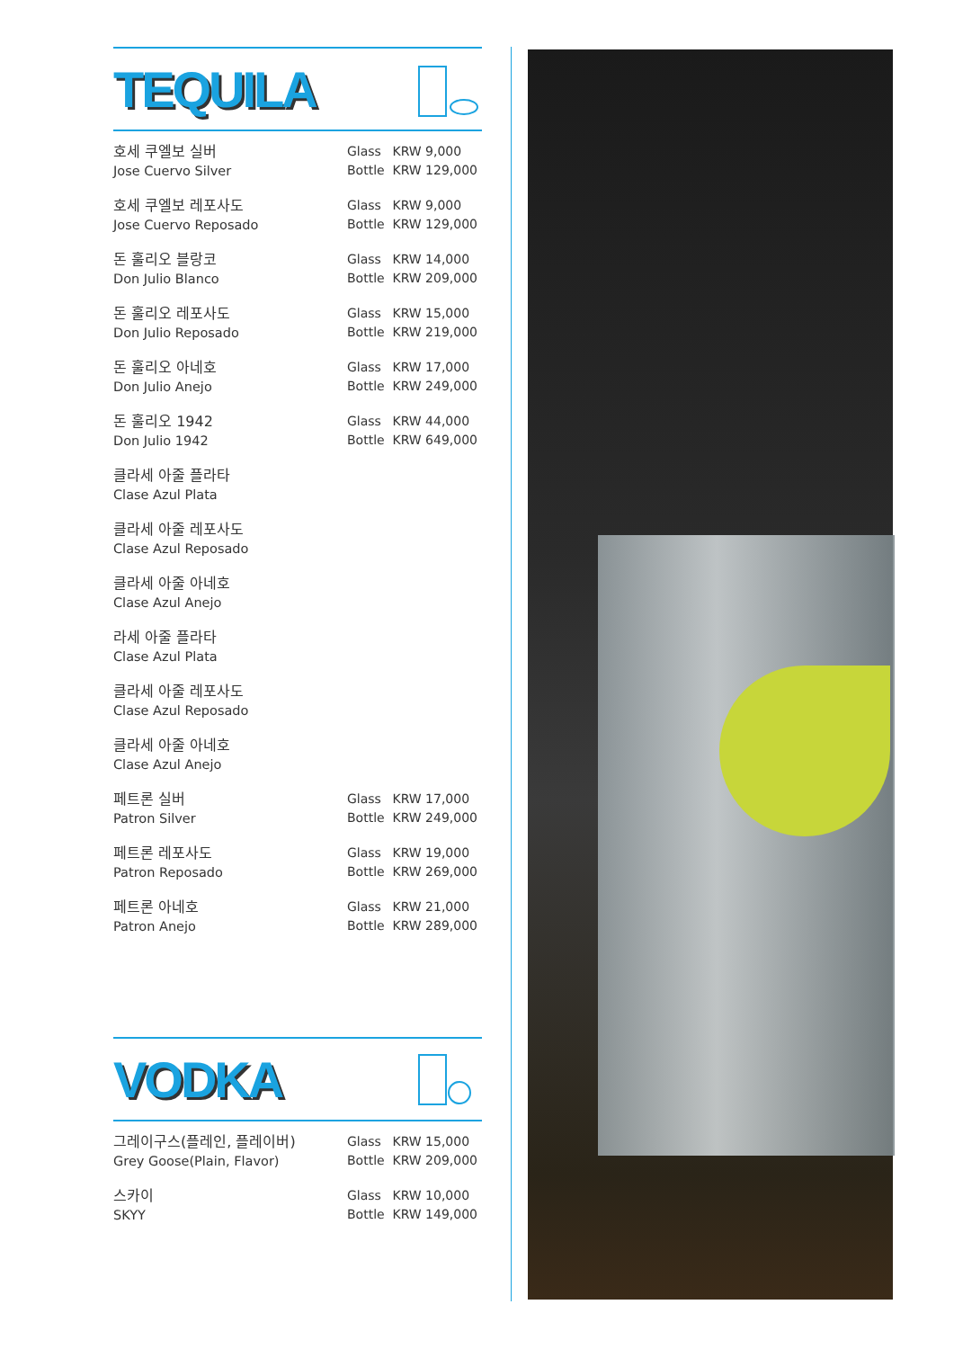TEQUILA
| 호세 쿠엘보 실버 Jose Cuervo Silver | Glass KRW 9,000 Bottle KRW 129,000 |
| 호세 쿠엘보 레포사도 Jose Cuervo Reposado | Glass KRW 9,000 Bottle KRW 129,000 |
| 돈 훌리오 블랑코 Don Julio Blanco | Glass KRW 14,000 Bottle KRW 209,000 |
| 돈 훌리오 레포사도 Don Julio Reposado | Glass KRW 15,000 Bottle KRW 219,000 |
| 돈 훌리오 아네호 Don Julio Anejo | Glass KRW 17,000 Bottle KRW 249,000 |
| 돈 훌리오 1942 Don Julio 1942 | Glass KRW 44,000 Bottle KRW 649,000 |
| 클라세 아줄 플라타 Clase Azul Plata | |
| 클라세 아줄 레포사도 Clase Azul Reposado | |
| 클라세 아줄 아네호 Clase Azul Anejo | |
| 라세 아줄 플라타 Clase Azul Plata | |
| 클라세 아줄 레포사도 Clase Azul Reposado | |
| 클라세 아줄 아네호 Clase Azul Anejo | |
| 페트론 실버 Patron Silver | Glass KRW 17,000 Bottle KRW 249,000 |
| 페트론 레포사도 Patron Reposado | Glass KRW 19,000 Bottle KRW 269,000 |
| 페트론 아네호 Patron Anejo | Glass KRW 21,000 Bottle KRW 289,000 |
VODKA
| 그레이구스(플레인, 플레이버) Grey Goose(Plain, Flavor) | Glass KRW 15,000 Bottle KRW 209,000 |
| 스카이 SKYY | Glass KRW 10,000 Bottle KRW 149,000 |